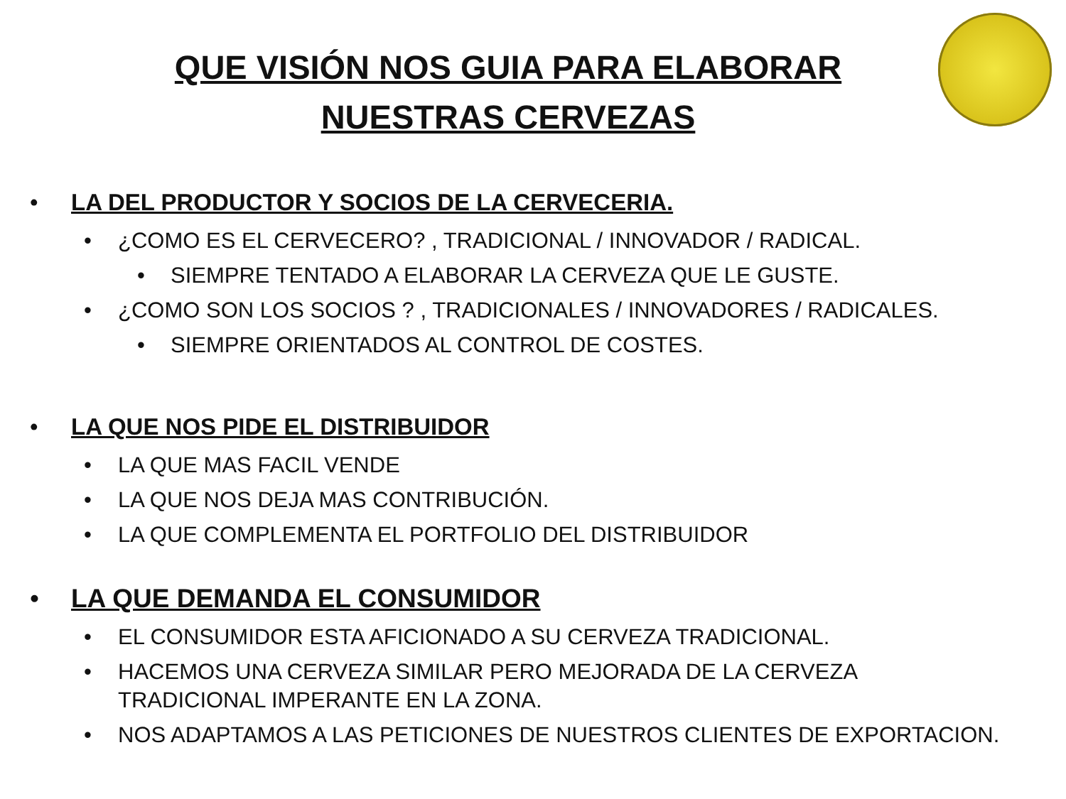QUE VISIÓN NOS GUIA PARA ELABORAR
NUESTRAS CERVEZAS
• LA DEL PRODUCTOR Y SOCIOS DE LA CERVECERIA.
• ¿COMO ES EL CERVECERO? , TRADICIONAL / INNOVADOR / RADICAL.
• SIEMPRE TENTADO A ELABORAR LA CERVEZA QUE LE GUSTE.
• ¿COMO SON LOS SOCIOS ? , TRADICIONALES / INNOVADORES / RADICALES.
• SIEMPRE ORIENTADOS AL CONTROL DE COSTES.
• LA QUE NOS PIDE EL DISTRIBUIDOR
• LA QUE MAS FACIL VENDE
• LA QUE NOS DEJA MAS CONTRIBUCIÓN.
• LA QUE COMPLEMENTA EL PORTFOLIO DEL DISTRIBUIDOR
• LA QUE DEMANDA EL CONSUMIDOR
• EL CONSUMIDOR ESTA AFICIONADO A SU CERVEZA TRADICIONAL.
• HACEMOS UNA CERVEZA SIMILAR PERO MEJORADA DE LA CERVEZA
TRADICIONAL IMPERANTE EN LA ZONA.
• NOS ADAPTAMOS A LAS PETICIONES DE NUESTROS CLIENTES DE EXPORTACION.